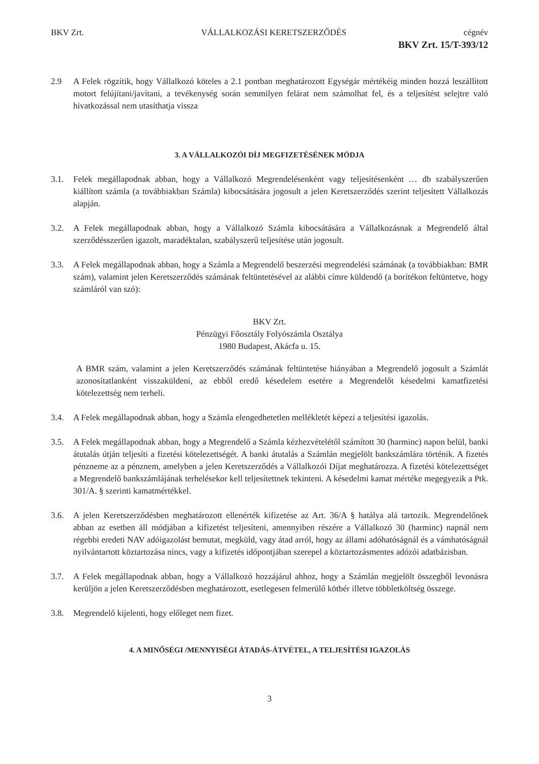BKV Zrt. VÁLLALKOZÁSI KERETSZERZŐDÉS cégnév
BKV Zrt. 15/T-393/12
2.9 A Felek rögzítik, hogy Vállalkozó köteles a 2.1 pontban meghatározott Egységár mértékéig minden hozzá leszállított motort felújítani/javítani, a tevékenység során semmilyen felárat nem számolhat fel, és a teljesítést selejtre való hivatkozással nem utasíthatja vissza
3. A VÁLLALKOZÓI DÍJ MEGFIZETÉSÉNEK MÓDJA
3.1. Felek megállapodnak abban, hogy a Vállalkozó Megrendelésenként vagy teljesítésenként … db szabályszerűen kiállított számla (a továbbiakban Számla) kibocsátására jogosult a jelen Keretszerződés szerint teljesített Vállalkozás alapján.
3.2. A Felek megállapodnak abban, hogy a Vállalkozó Számla kibocsátására a Vállalkozásnak a Megrendelő által szerződésszerűen igazolt, maradéktalan, szabályszerű teljesítése után jogosult.
3.3. A Felek megállapodnak abban, hogy a Számla a Megrendelő beszerzési megrendelési számának (a továbbiakban: BMR szám), valamint jelen Keretszerződés számának feltüntetésével az alábbi címre küldendő (a borítékon feltüntetve, hogy számláról van szó):
BKV Zrt.
Pénzügyi Főosztály Folyószámla Osztálya
1980 Budapest, Akácfa u. 15.
A BMR szám, valamint a jelen Keretszerződés számának feltüntetése hiányában a Megrendelő jogosult a Számlát azonosítatlanként visszaküldeni, az ebből eredő késedelem esetére a Megrendelőt késedelmi kamatfizetési kötelezettség nem terheli.
3.4. A Felek megállapodnak abban, hogy a Számla elengedhetetlen mellékletét képezi a teljesítési igazolás.
3.5. A Felek megállapodnak abban, hogy a Megrendelő a Számla kézhezvételétől számított 30 (harminc) napon belül, banki átutalás útján teljesíti a fizetési kötelezettségét. A banki átutalás a Számlán megjelölt bankszámlára történik. A fizetés pénzneme az a pénznem, amelyben a jelen Keretszerződés a Vállalkozói Díjat meghatározza. A fizetési kötelezettséget a Megrendelő bankszámlájának terhelésekor kell teljesítettnek tekinteni. A késedelmi kamat mértéke megegyezik a Ptk. 301/A. § szerinti kamatmértékkel.
3.6. A jelen Keretszerződésben meghatározott ellenérték kifizetése az Art. 36/A § hatálya alá tartozik. Megrendelőnek abban az esetben áll módjában a kifizetést teljesíteni, amennyiben részére a Vállalkozó 30 (harminc) napnál nem régebbi eredeti NAV adóigazolást bemutat, megküld, vagy átad arról, hogy az állami adóhatóságnál és a vámhatóságnál nyilvántartott köztartozása nincs, vagy a kifizetés időpontjában szerepel a köztartozásmentes adózói adatbázisban.
3.7. A Felek megállapodnak abban, hogy a Vállalkozó hozzájárul ahhoz, hogy a Számlán megjelölt összegből levonásra kerüljön a jelen Keretszerződésben meghatározott, esetlegesen felmerülő kötbér illetve többletköltség összege.
3.8. Megrendelő kijelenti, hogy előleget nem fizet.
4. A MINŐSÉGI /MENNYISÉGI ÁTADÁS-ÁTVÉTEL, A TELJESÍTÉSI IGAZOLÁS
3